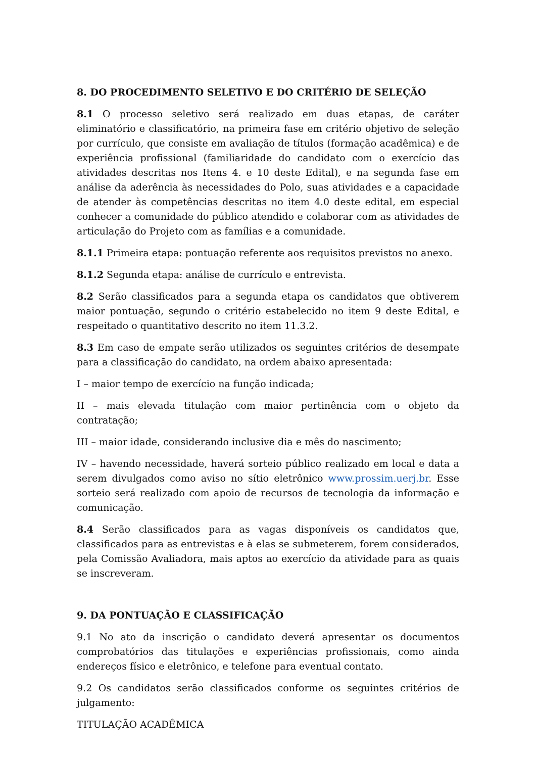8. DO PROCEDIMENTO SELETIVO E DO CRITÉRIO DE SELEÇÃO
8.1 O processo seletivo será realizado em duas etapas, de caráter eliminatório e classificatório, na primeira fase em critério objetivo de seleção por currículo, que consiste em avaliação de títulos (formação acadêmica) e de experiência profissional (familiaridade do candidato com o exercício das atividades descritas nos Itens 4. e 10 deste Edital), e na segunda fase em análise da aderência às necessidades do Polo, suas atividades e a capacidade de atender às competências descritas no item 4.0 deste edital, em especial conhecer a comunidade do público atendido e colaborar com as atividades de articulação do Projeto com as famílias e a comunidade.
8.1.1 Primeira etapa: pontuação referente aos requisitos previstos no anexo.
8.1.2 Segunda etapa: análise de currículo e entrevista.
8.2 Serão classificados para a segunda etapa os candidatos que obtiverem maior pontuação, segundo o critério estabelecido no item 9 deste Edital, e respeitado o quantitativo descrito no item 11.3.2.
8.3 Em caso de empate serão utilizados os seguintes critérios de desempate para a classificação do candidato, na ordem abaixo apresentada:
I – maior tempo de exercício na função indicada;
II – mais elevada titulação com maior pertinência com o objeto da contratação;
III – maior idade, considerando inclusive dia e mês do nascimento;
IV – havendo necessidade, haverá sorteio público realizado em local e data a serem divulgados como aviso no sítio eletrônico www.prossim.uerj.br. Esse sorteio será realizado com apoio de recursos de tecnologia da informação e comunicação.
8.4 Serão classificados para as vagas disponíveis os candidatos que, classificados para as entrevistas e à elas se submeterem, forem considerados, pela Comissão Avaliadora, mais aptos ao exercício da atividade para as quais se inscreveram.
9. DA PONTUAÇÃO E CLASSIFICAÇÃO
9.1 No ato da inscrição o candidato deverá apresentar os documentos comprobatórios das titulações e experiências profissionais, como ainda endereços físico e eletrônico, e telefone para eventual contato.
9.2 Os candidatos serão classificados conforme os seguintes critérios de julgamento:
TITULAÇÃO ACADÊMICA